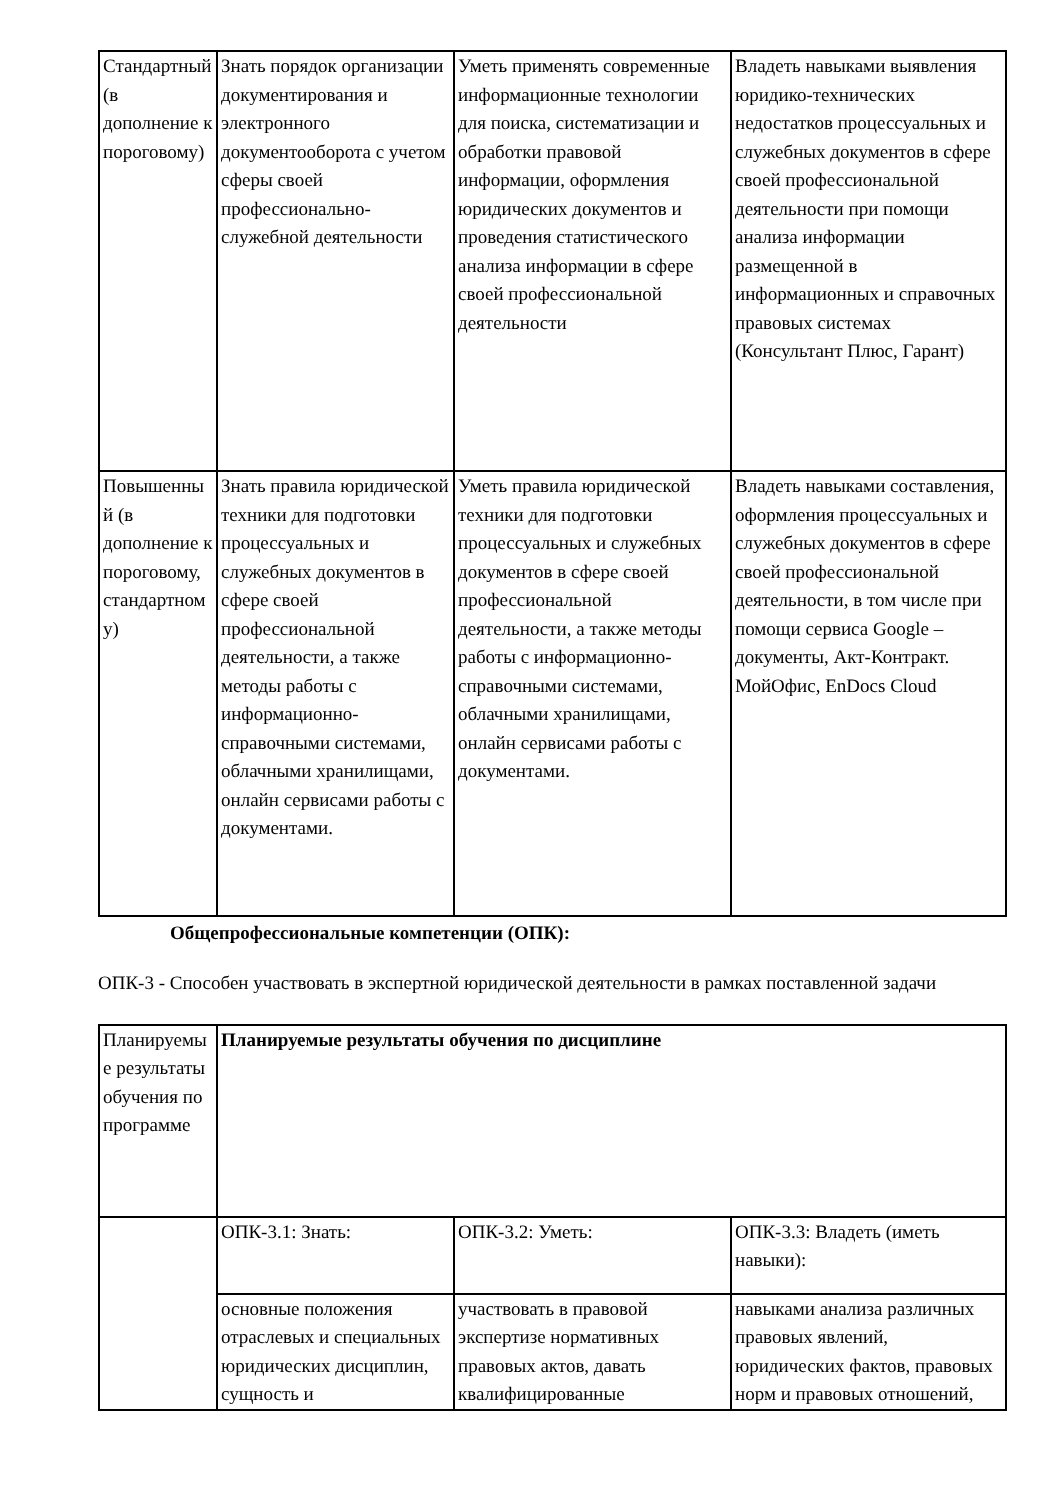| Стандартный (в дополнение к пороговому) | Знать порядок организации документирования и электронного документооборота с учетом сферы своей профессионально-служебной деятельности | Уметь применять современные информационные технологии для поиска, систематизации и обработки правовой информации, оформления юридических документов и проведения статистического анализа информации в сфере своей профессиональной деятельности | Владеть навыками выявления юридико-технических недостатков процессуальных и служебных документов в сфере своей профессиональной деятельности при помощи анализа информации размещенной в информационных и справочных правовых системах (Консультант Плюс, Гарант) |
| Повышенный (в дополнение к пороговому, стандартному) | Знать правила юридической техники для подготовки процессуальных и служебных документов в сфере своей профессиональной деятельности, а также методы работы с информационно-справочными системами, облачными хранилищами, онлайн сервисами работы с документами. | Уметь правила юридической техники для подготовки процессуальных и служебных документов в сфере своей профессиональной деятельности, а также методы работы с информационно-справочными системами, облачными хранилищами, онлайн сервисами работы с документами. | Владеть навыками составления, оформления процессуальных и служебных документов в сфере своей профессиональной деятельности, в том числе при помощи сервиса Google – документы, Акт-Контракт. МойОфис, EnDocs Cloud |
Общепрофессиональные компетенции (ОПК):
ОПК-3 - Способен участвовать в экспертной юридической деятельности в рамках поставленной задачи
| Планируемые результаты обучения по программе | Планируемые результаты обучения по дисциплине | | |
| | ОПК-3.1: Знать: | ОПК-3.2: Уметь: | ОПК-3.3: Владеть (иметь навыки): |
| | основные положения отраслевых и специальных юридических дисциплин, сущность и | участвовать в правовой экспертизе нормативных правовых актов, давать квалифицированные | навыками анализа различных правовых явлений, юридических фактов, правовых норм и правовых отношений, |